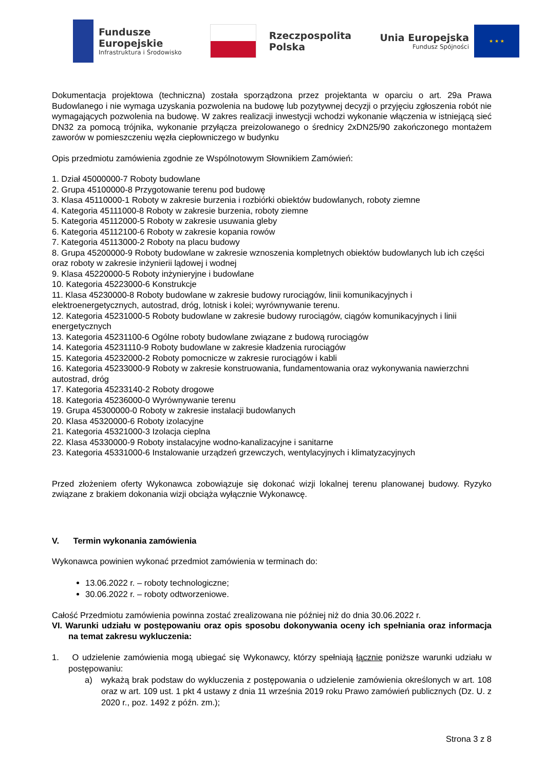Fundusze
Europejskie
Infrastruktura i Środowisko
Rzeczpospolita
Polska
Unia Europejska
Fundusz Spójności
★ ★ ★
Dokumentacja projektowa (techniczna) została sporządzona przez projektanta w oparciu o art. 29a Prawa Budowlanego i nie wymaga uzyskania pozwolenia na budowę lub pozytywnej decyzji o przyjęciu zgłoszenia robót nie wymagających pozwolenia na budowę. W zakres realizacji inwestycji wchodzi wykonanie włączenia w istniejącą sieć DN32 za pomocą trójnika, wykonanie przyłącza preizolowanego o średnicy 2xDN25/90 zakończonego montażem zaworów w pomieszczeniu węzła ciepłowniczego w budynku
Opis przedmiotu zamówienia zgodnie ze Wspólnotowym Słownikiem Zamówień:
1. Dział 45000000-7 Roboty budowlane
2. Grupa 45100000-8 Przygotowanie terenu pod budowę
3. Klasa 45110000-1 Roboty w zakresie burzenia i rozbiórki obiektów budowlanych, roboty ziemne
4. Kategoria 45111000-8 Roboty w zakresie burzenia, roboty ziemne
5. Kategoria 45112000-5 Roboty w zakresie usuwania gleby
6. Kategoria 45112100-6 Roboty w zakresie kopania rowów
7. Kategoria 45113000-2 Roboty na placu budowy
8. Grupa 45200000-9 Roboty budowlane w zakresie wznoszenia kompletnych obiektów budowlanych lub ich części oraz roboty w zakresie inżynierii lądowej i wodnej
9. Klasa 45220000-5 Roboty inżynieryjne i budowlane
10. Kategoria 45223000-6 Konstrukcje
11. Klasa 45230000-8 Roboty budowlane w zakresie budowy rurociągów, linii komunikacyjnych i elektroenergetycznych, autostrad, dróg, lotnisk i kolei; wyrównywanie terenu.
12. Kategoria 45231000-5 Roboty budowlane w zakresie budowy rurociągów, ciągów komunikacyjnych i linii energetycznych
13. Kategoria 45231100-6 Ogólne roboty budowlane związane z budową rurociągów
14. Kategoria 45231110-9 Roboty budowlane w zakresie kładzenia rurociągów
15. Kategoria 45232000-2 Roboty pomocnicze w zakresie rurociągów i kabli
16. Kategoria 45233000-9 Roboty w zakresie konstruowania, fundamentowania oraz wykonywania nawierzchni autostrad, dróg
17. Kategoria 45233140-2 Roboty drogowe
18. Kategoria 45236000-0 Wyrównywanie terenu
19. Grupa 45300000-0 Roboty w zakresie instalacji budowlanych
20. Klasa 45320000-6 Roboty izolacyjne
21. Kategoria 45321000-3 Izolacja cieplna
22. Klasa 45330000-9 Roboty instalacyjne wodno-kanalizacyjne i sanitarne
23. Kategoria 45331000-6 Instalowanie urządzeń grzewczych, wentylacyjnych i klimatyzacyjnych
Przed złożeniem oferty Wykonawca zobowiązuje się dokonać wizji lokalnej terenu planowanej budowy. Ryzyko związane z brakiem dokonania wizji obciąża wyłącznie Wykonawcę.
V. Termin wykonania zamówienia
Wykonawca powinien wykonać przedmiot zamówienia w terminach do:
13.06.2022 r. – roboty technologiczne;
30.06.2022 r. – roboty odtworzeniowe.
Całość Przedmiotu zamówienia powinna zostać zrealizowana nie później niż do dnia 30.06.2022 r.
VI. Warunki udziału w postępowaniu oraz opis sposobu dokonywania oceny ich spełniania oraz informacja na temat zakresu wykluczenia:
1. O udzielenie zamówienia mogą ubiegać się Wykonawcy, którzy spełniają łącznie poniższe warunki udziału w postępowaniu:
a) wykażą brak podstaw do wykluczenia z postępowania o udzielenie zamówienia określonych w art. 108 oraz w art. 109 ust. 1 pkt 4 ustawy z dnia 11 września 2019 roku Prawo zamówień publicznych (Dz. U. z 2020 r., poz. 1492 z późn. zm.);
Strona 3 z 8